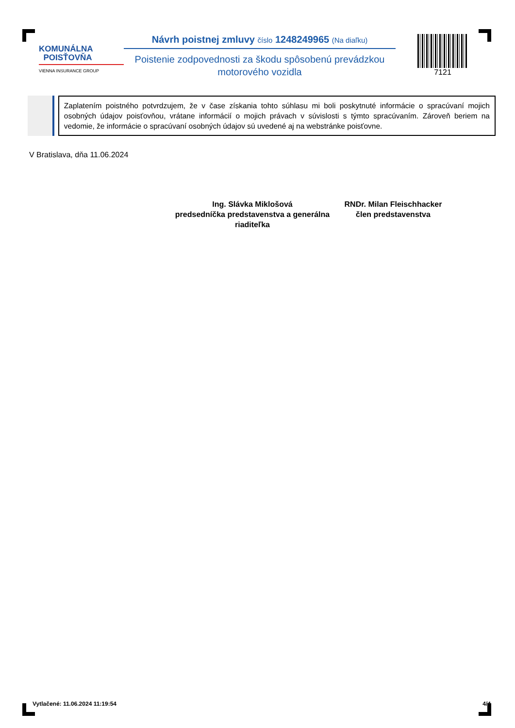KOMUNÁLNA
POISŤOVŇA
VIENNA INSURANCE GROUP
Návrh poistnej zmluvy číslo 1248249965 (Na diaľku)
Poistenie zodpovednosti za škodu spôsobenú prevádzkou motorového vozidla
7121
Zaplatením poistného potvrdzujem, že v čase získania tohto súhlasu mi boli poskytnuté informácie o spracúvaní mojich osobných údajov poisťovňou, vrátane informácií o mojich právach v súvislosti s týmto spracúvaním. Zároveň beriem na vedomie, že informácie o spracúvaní osobných údajov sú uvedené aj na webstránke poisťovne.
V Bratislava, dňa 11.06.2024
Ing. Slávka Miklošová
predsedníčka predstavenstva a generálna riaditeľka
RNDr. Milan Fleischhacker
člen predstavenstva
Vytlačené: 11.06.2024 11:19:54 4/4